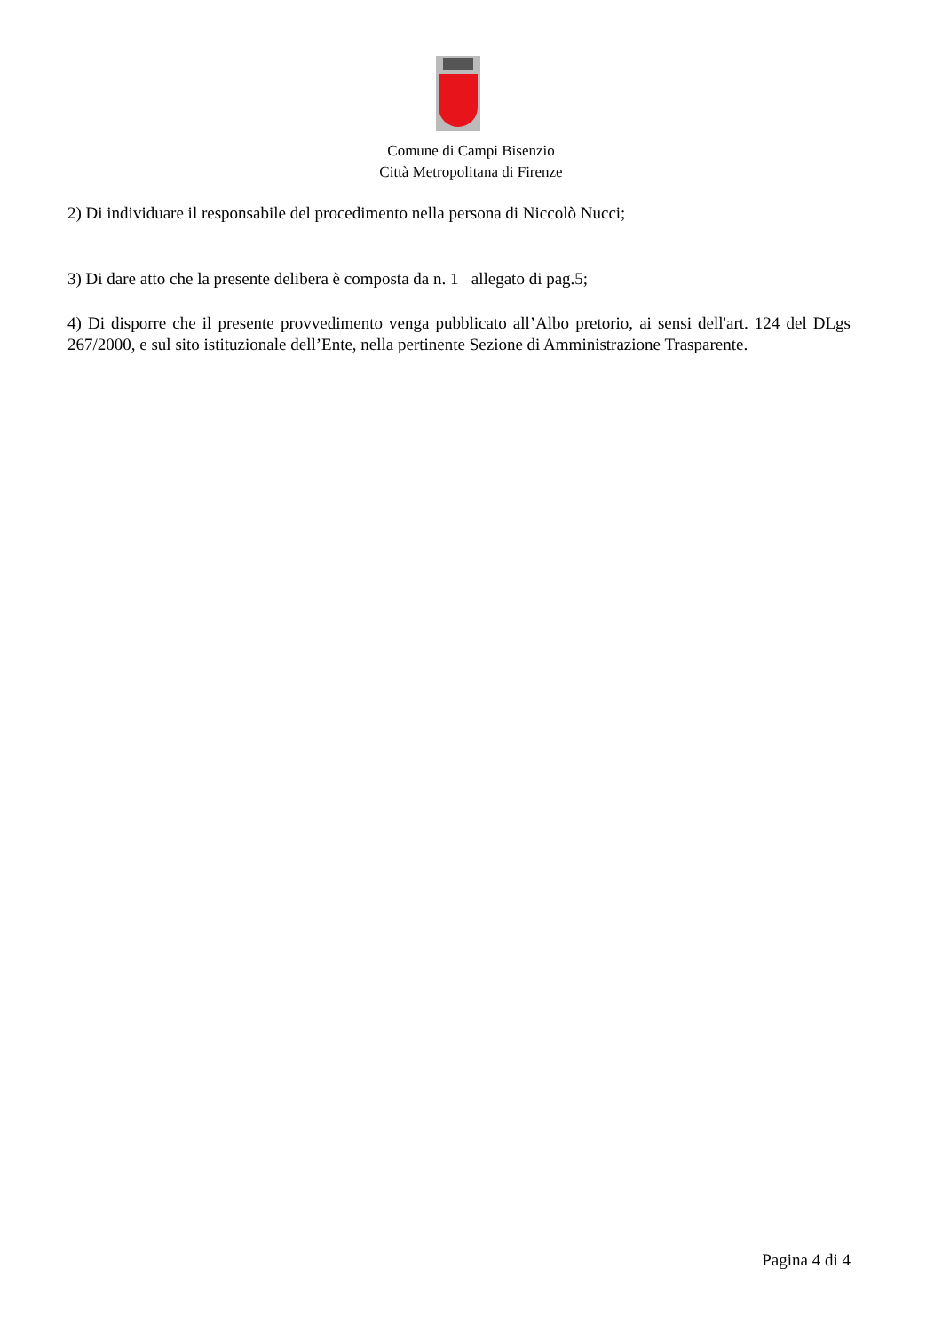Comune di Campi Bisenzio
Città Metropolitana di Firenze
2) Di individuare il responsabile del procedimento nella persona di Niccolò Nucci;
3) Di dare atto che la presente delibera è composta da n. 1 allegato di pag.5;
4) Di disporre che il presente provvedimento venga pubblicato all’Albo pretorio, ai sensi dell'art. 124 del DLgs 267/2000, e sul sito istituzionale dell’Ente, nella pertinente Sezione di Amministrazione Trasparente.
Pagina 4 di 4